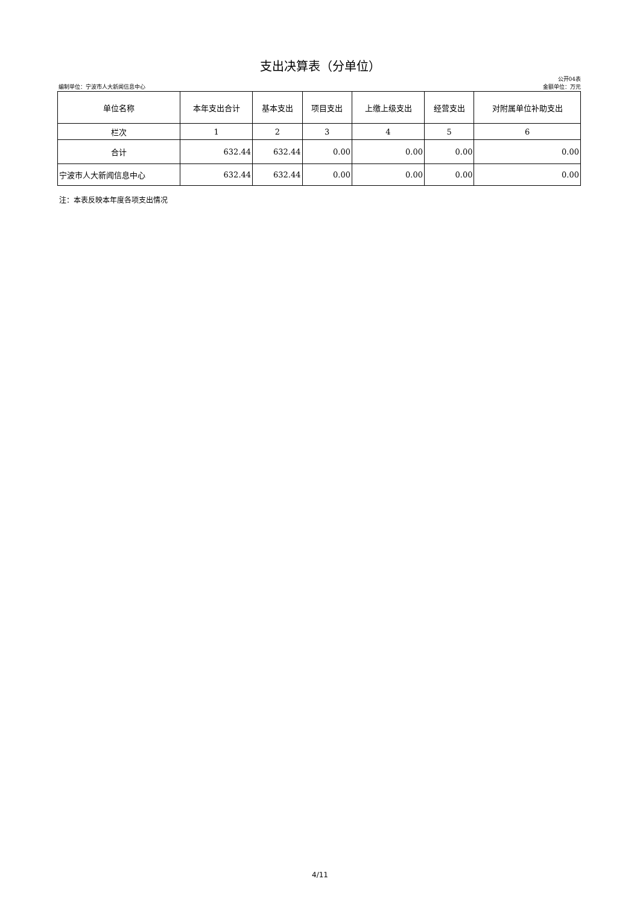支出决算表（分单位）
公开04表
编制单位：宁波市人大新闻信息中心 金额单位：万元
| 单位名称 | 本年支出合计 | 基本支出 | 项目支出 | 上缴上级支出 | 经营支出 | 对附属单位补助支出 |
| --- | --- | --- | --- | --- | --- | --- |
| 栏次 | 1 | 2 | 3 | 4 | 5 | 6 |
| 合计 | 632.44 | 632.44 | 0.00 | 0.00 | 0.00 | 0.00 |
| 宁波市人大新闻信息中心 | 632.44 | 632.44 | 0.00 | 0.00 | 0.00 | 0.00 |
注：本表反映本年度各项支出情况
4/11